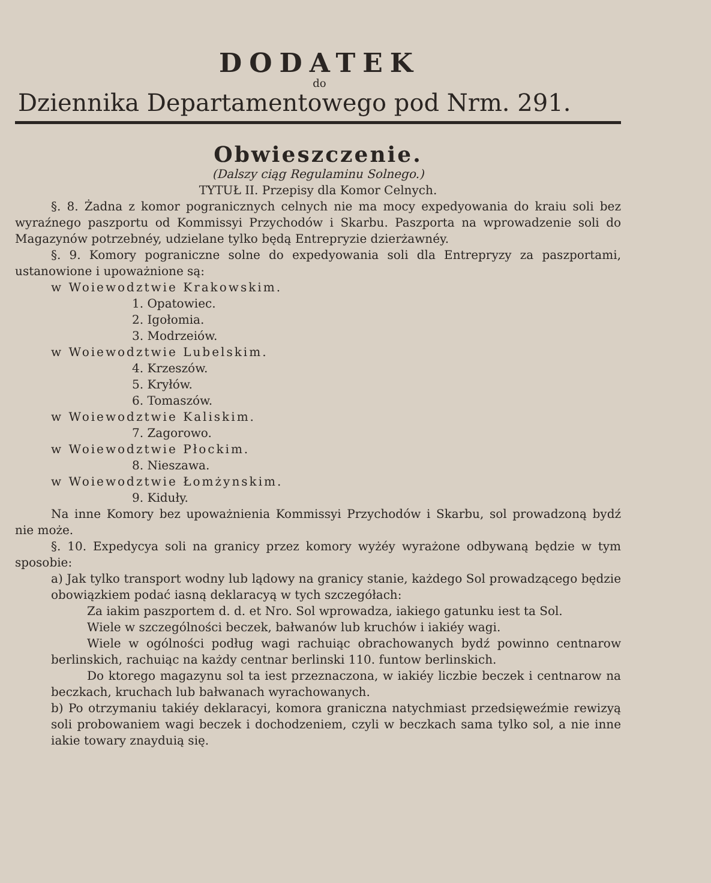DODATEK
do
Dziennika Departamentowego pod Nrm. 291.
Obwieszczenie.
(Dalszy ciąg Regulaminu Solnego.)
TYTUŁ II. Przepisy dla Komor Celnych.
§. 8. Żadna z komor pogranicznych celnych nie ma mocy expedyowania do kraiu soli bez wyraźnego paszportu od Kommissyi Przychodów i Skarbu. Paszporta na wprowadzenie soli do Magazynów potrzebnéy, udzielane tylko będą Entrepryzie dzierżawnéy.
§. 9. Komory pograniczne solne do expedyowania soli dla Entrepryzy za paszportami, ustanowione i upoważnione są:
w Woiewodztwie Krakowskim.
1. Opatowiec.
2. Igołomia.
3. Modrzeiów.
w Woiewodztwie Lubelskim.
4. Krzeszów.
5. Kryłów.
6. Tomaszów.
w Woiewodztwie Kaliskim.
7. Zagorowo.
w Woiewodztwie Płockim.
8. Nieszawa.
w Woiewodztwie Łomżynskim.
9. Kiduły.
Na inne Komory bez upoważnienia Kommissyi Przychodów i Skarbu, sol prowadzoną bydź nie może.
§. 10. Expedycya soli na granicy przez komory wyżéy wyrażone odbywaną będzie w tym sposobie:
a) Jak tylko transport wodny lub lądowy na granicy stanie, każdego Sol prowadzącego będzie obowiązkiem podać iasną deklaracyą w tych szczegółach:
Za iakim paszportem d. d. et Nro. Sol wprowadza, iakiego gatunku iest ta Sol.
Wiele w szczególności beczek, bałwanów lub kruchów i iakiéy wagi.
Wiele w ogólności podług wagi rachuiąc obrachowanych bydź powinno centnarow berlinskich, rachuiąc na każdy centnar berlinski 110. funtow berlinskich.
Do ktorego magazynu sol ta iest przeznaczona, w iakiéy liczbie beczek i centnarow na beczkach, kruchach lub bałwanach wyrachowanych.
b) Po otrzymaniu takiéy deklaracyi, komora graniczna natychmiast przedsięweźmie rewizyą soli probowaniem wagi beczek i dochodzeniem, czyli w beczkach sama tylko sol, a nie inne iakie towary znayduią się.